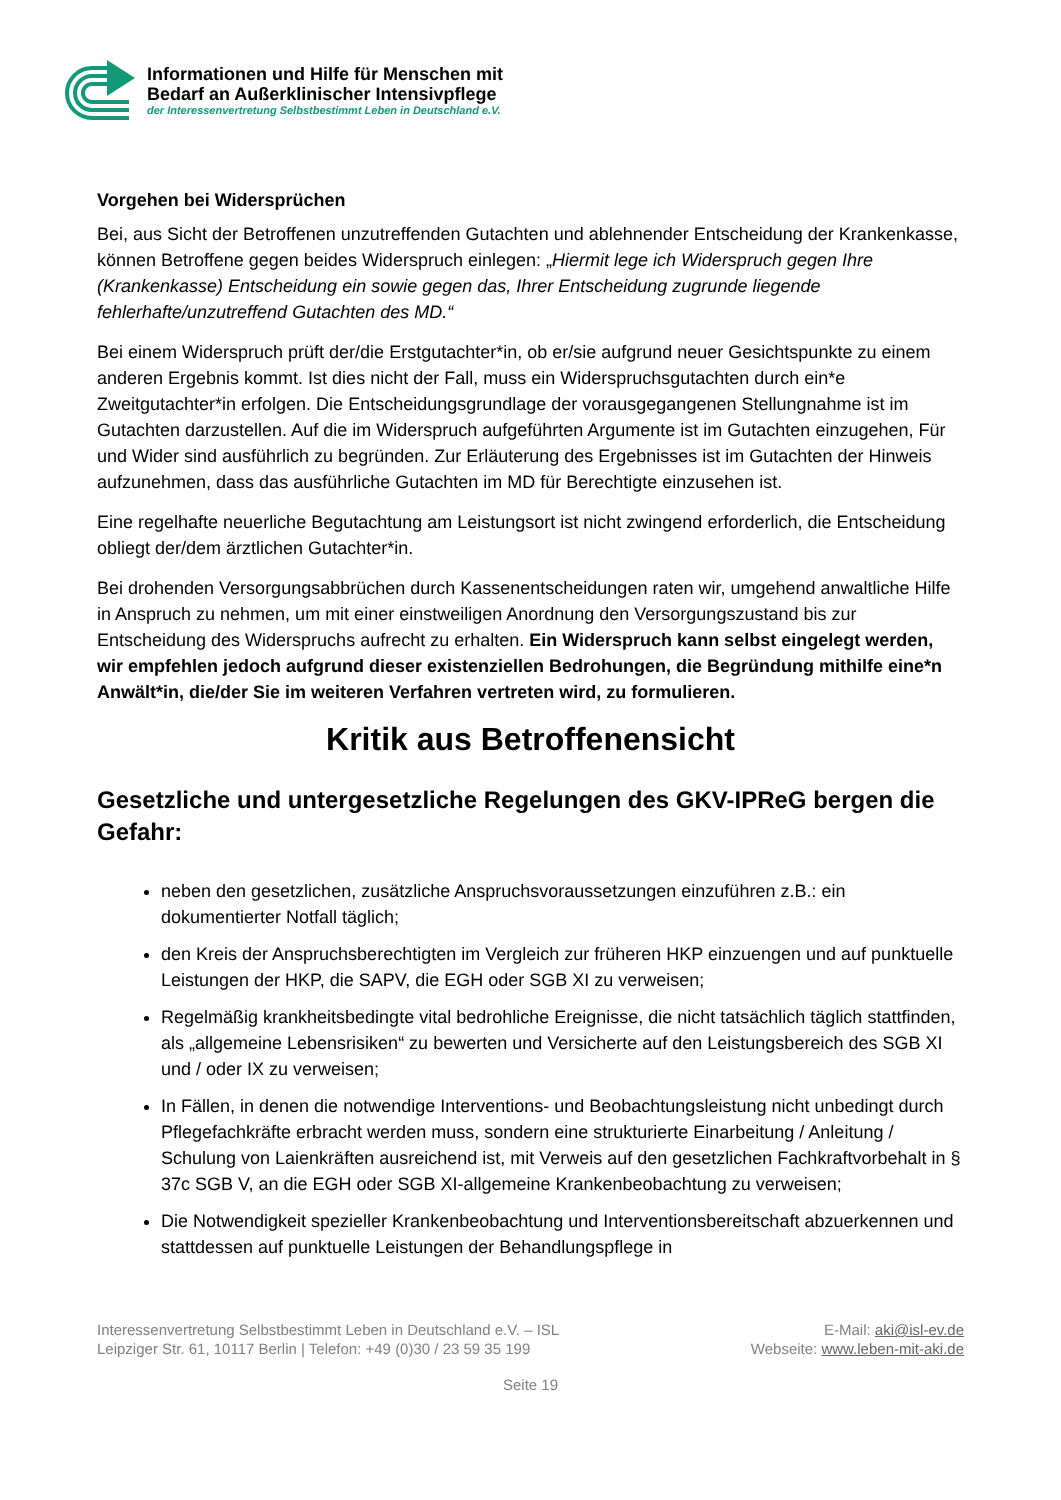Informationen und Hilfe für Menschen mit
Bedarf an Außerklinischer Intensivpflege
der Interessenvertretung Selbstbestimmt Leben in Deutschland e.V.
Vorgehen bei Widersprüchen
Bei, aus Sicht der Betroffenen unzutreffenden Gutachten und ablehnender Entscheidung der Krankenkasse, können Betroffene gegen beides Widerspruch einlegen: „Hiermit lege ich Widerspruch gegen Ihre (Krankenkasse) Entscheidung ein sowie gegen das, Ihrer Entscheidung zugrunde liegende fehlerhafte/unzutreffend Gutachten des MD.“
Bei einem Widerspruch prüft der/die Erstgutachter*in, ob er/sie aufgrund neuer Gesichtspunkte zu einem anderen Ergebnis kommt. Ist dies nicht der Fall, muss ein Widerspruchsgutachten durch ein*e Zweitgutachter*in erfolgen. Die Entscheidungsgrundlage der vorausgegangenen Stellungnahme ist im Gutachten darzustellen. Auf die im Widerspruch aufgeführten Argumente ist im Gutachten einzugehen, Für und Wider sind ausführlich zu begründen. Zur Erläuterung des Ergebnisses ist im Gutachten der Hinweis aufzunehmen, dass das ausführliche Gutachten im MD für Berechtigte einzusehen ist.
Eine regelhafte neuerliche Begutachtung am Leistungsort ist nicht zwingend erforderlich, die Entscheidung obliegt der/dem ärztlichen Gutachter*in.
Bei drohenden Versorgungsabbrüchen durch Kassenentscheidungen raten wir, umgehend anwaltliche Hilfe in Anspruch zu nehmen, um mit einer einstweiligen Anordnung den Versorgungszustand bis zur Entscheidung des Widerspruchs aufrecht zu erhalten. Ein Widerspruch kann selbst eingelegt werden, wir empfehlen jedoch aufgrund dieser existenziellen Bedrohungen, die Begründung mithilfe eine*n Anwält*in, die/der Sie im weiteren Verfahren vertreten wird, zu formulieren.
Kritik aus Betroffenensicht
Gesetzliche und untergesetzliche Regelungen des GKV-IPReG bergen die Gefahr:
neben den gesetzlichen, zusätzliche Anspruchsvoraussetzungen einzuführen z.B.: ein dokumentierter Notfall täglich;
den Kreis der Anspruchsberechtigten im Vergleich zur früheren HKP einzuengen und auf punktuelle Leistungen der HKP, die SAPV, die EGH oder SGB XI zu verweisen;
Regelmäßig krankheitsbedingte vital bedrohliche Ereignisse, die nicht tatsächlich täglich stattfinden, als „allgemeine Lebensrisiken“ zu bewerten und Versicherte auf den Leistungsbereich des SGB XI und / oder IX zu verweisen;
In Fällen, in denen die notwendige Interventions- und Beobachtungsleistung nicht unbedingt durch Pflegefachkräfte erbracht werden muss, sondern eine strukturierte Einarbeitung / Anleitung / Schulung von Laienkräften ausreichend ist, mit Verweis auf den gesetzlichen Fachkraftvorbehalt in § 37c SGB V, an die EGH oder SGB XI-allgemeine Krankenbeobachtung zu verweisen;
Die Notwendigkeit spezieller Krankenbeobachtung und Interventionsbereitschaft abzuerkennen und stattdessen auf punktuelle Leistungen der Behandlungspflege in
Interessenvertretung Selbstbestimmt Leben in Deutschland e.V. – ISL
Leipziger Str. 61, 10117 Berlin | Telefon: +49 (0)30 / 23 59 35 199
E-Mail: aki@isl-ev.de
Webseite: www.leben-mit-aki.de
Seite 19